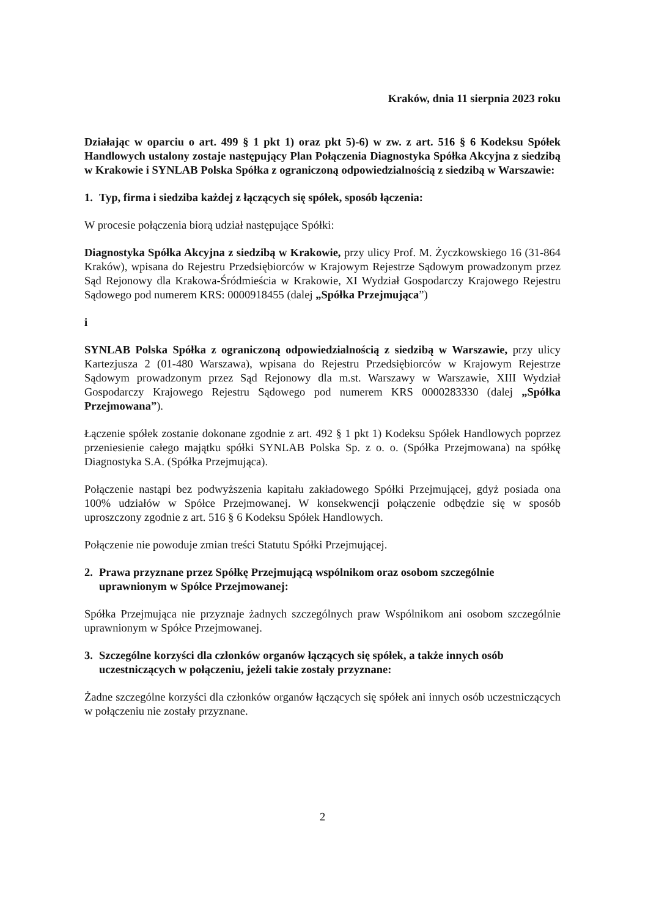Kraków, dnia 11 sierpnia 2023 roku
Działając w oparciu o art. 499 § 1 pkt 1) oraz pkt 5)-6) w zw. z art. 516 § 6 Kodeksu Spółek Handlowych ustalony zostaje następujący Plan Połączenia Diagnostyka Spółka Akcyjna z siedzibą w Krakowie i SYNLAB Polska Spółka z ograniczoną odpowiedzialnością z siedzibą w Warszawie:
1. Typ, firma i siedziba każdej z łączących się spółek, sposób łączenia:
W procesie połączenia biorą udział następujące Spółki:
Diagnostyka Spółka Akcyjna z siedzibą w Krakowie, przy ulicy Prof. M. Życzkowskiego 16 (31-864 Kraków), wpisana do Rejestru Przedsiębiorców w Krajowym Rejestrze Sądowym prowadzonym przez Sąd Rejonowy dla Krakowa-Śródmieścia w Krakowie, XI Wydział Gospodarczy Krajowego Rejestru Sądowego pod numerem KRS: 0000918455 (dalej „Spółka Przejmująca”)
i
SYNLAB Polska Spółka z ograniczoną odpowiedzialnością z siedzibą w Warszawie, przy ulicy Kartezjusza 2 (01-480 Warszawa), wpisana do Rejestru Przedsiębiorców w Krajowym Rejestrze Sądowym prowadzonym przez Sąd Rejonowy dla m.st. Warszawy w Warszawie, XIII Wydział Gospodarczy Krajowego Rejestru Sądowego pod numerem KRS 0000283330 (dalej „Spółka Przejmowana”).
Łączenie spółek zostanie dokonane zgodnie z art. 492 § 1 pkt 1) Kodeksu Spółek Handlowych poprzez przeniesienie całego majątku spółki SYNLAB Polska Sp. z o. o. (Spółka Przejmowana) na spółkę Diagnostyka S.A. (Spółka Przejmująca).
Połączenie nastąpi bez podwyższenia kapitału zakładowego Spółki Przejmującej, gdyż posiada ona 100% udziałów w Spółce Przejmowanej. W konsekwencji połączenie odbędzie się w sposób uproszczony zgodnie z art. 516 § 6 Kodeksu Spółek Handlowych.
Połączenie nie powoduje zmian treści Statutu Spółki Przejmującej.
2. Prawa przyznane przez Spółkę Przejmującą wspólnikom oraz osobom szczególnie uprawnionym w Spółce Przejmowanej:
Spółka Przejmująca nie przyznaje żadnych szczególnych praw Wspólnikom ani osobom szczególnie uprawnionym w Spółce Przejmowanej.
3. Szczególne korzyści dla członków organów łączących się spółek, a także innych osób uczestniczących w połączeniu, jeżeli takie zostały przyznane:
Żadne szczególne korzyści dla członków organów łączących się spółek ani innych osób uczestniczących w połączeniu nie zostały przyznane.
2